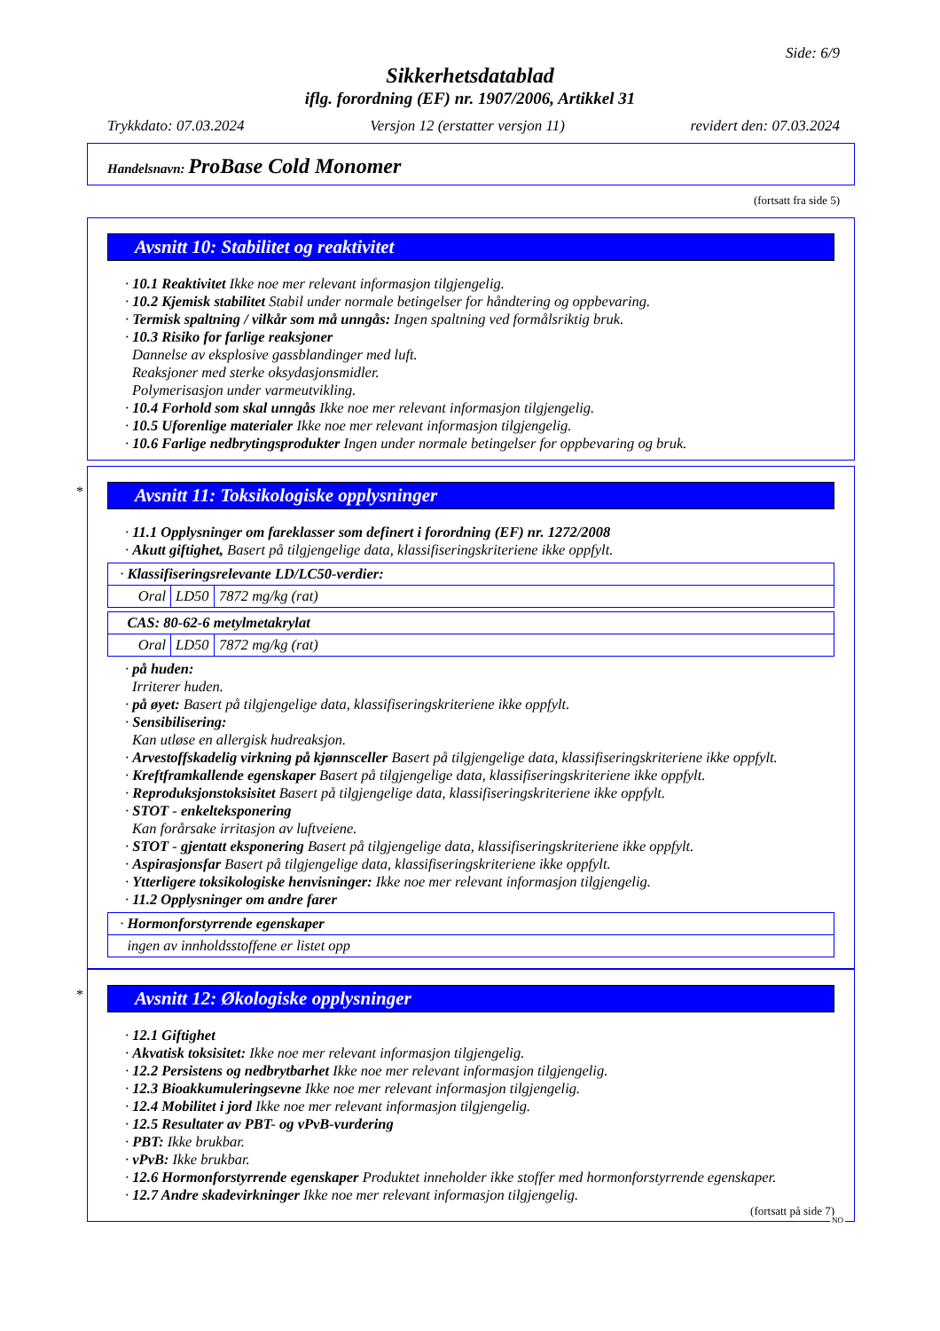Side: 6/9
Sikkerhetsdatablad
iflg. forordning (EF) nr. 1907/2006, Artikkel 31
Trykkdato: 07.03.2024 Versjon 12 (erstatter versjon 11) revidert den: 07.03.2024
Handelsnavn: ProBase Cold Monomer
(fortsatt fra side 5)
Avsnitt 10: Stabilitet og reaktivitet
· 10.1 Reaktivitet Ikke noe mer relevant informasjon tilgjengelig.
· 10.2 Kjemisk stabilitet Stabil under normale betingelser for håndtering og oppbevaring.
· Termisk spaltning / vilkår som må unngås: Ingen spaltning ved formålsriktig bruk.
· 10.3 Risiko for farlige reaksjoner
Dannelse av eksplosive gassblandinger med luft.
Reaksjoner med sterke oksydasjonsmidler.
Polymerisasjon under varmeutvikling.
· 10.4 Forhold som skal unngås Ikke noe mer relevant informasjon tilgjengelig.
· 10.5 Uforenlige materialer Ikke noe mer relevant informasjon tilgjengelig.
· 10.6 Farlige nedbrytingsprodukter Ingen under normale betingelser for oppbevaring og bruk.
*
Avsnitt 11: Toksikologiske opplysninger
· 11.1 Opplysninger om fareklasser som definert i forordning (EF) nr. 1272/2008
· Akutt giftighet, Basert på tilgjengelige data, klassifiseringskriteriene ikke oppfylt.
| · Klassifiseringsrelevante LD/LC50-verdier: | | |
| Oral | LD50 | 7872 mg/kg (rat) |
| CAS: 80-62-6 metylmetakrylat | | |
| Oral | LD50 | 7872 mg/kg (rat) |
· på huden:
Irriterer huden.
· på øyet: Basert på tilgjengelige data, klassifiseringskriteriene ikke oppfylt.
· Sensibilisering:
Kan utløse en allergisk hudreaksjon.
· Arvestoffskadelig virkning på kjønnsceller Basert på tilgjengelige data, klassifiseringskriteriene ikke oppfylt.
· Kreftframkallende egenskaper Basert på tilgjengelige data, klassifiseringskriteriene ikke oppfylt.
· Reproduksjonstoksisitet Basert på tilgjengelige data, klassifiseringskriteriene ikke oppfylt.
· STOT - enkelteksponering
Kan forårsake irritasjon av luftveiene.
· STOT - gjentatt eksponering Basert på tilgjengelige data, klassifiseringskriteriene ikke oppfylt.
· Aspirasjonsfar Basert på tilgjengelige data, klassifiseringskriteriene ikke oppfylt.
· Ytterligere toksikologiske henvisninger: Ikke noe mer relevant informasjon tilgjengelig.
· 11.2 Opplysninger om andre farer
| · Hormonforstyrrende egenskaper |
| ingen av innholdsstoffene er listet opp |
*
Avsnitt 12: Økologiske opplysninger
· 12.1 Giftighet
· Akvatisk toksisitet: Ikke noe mer relevant informasjon tilgjengelig.
· 12.2 Persistens og nedbrytbarhet Ikke noe mer relevant informasjon tilgjengelig.
· 12.3 Bioakkumuleringsevne Ikke noe mer relevant informasjon tilgjengelig.
· 12.4 Mobilitet i jord Ikke noe mer relevant informasjon tilgjengelig.
· 12.5 Resultater av PBT- og vPvB-vurdering
· PBT: Ikke brukbar.
· vPvB: Ikke brukbar.
· 12.6 Hormonforstyrrende egenskaper Produktet inneholder ikke stoffer med hormonforstyrrende egenskaper.
· 12.7 Andre skadevirkninger Ikke noe mer relevant informasjon tilgjengelig.
(fortsatt på side 7)
NO